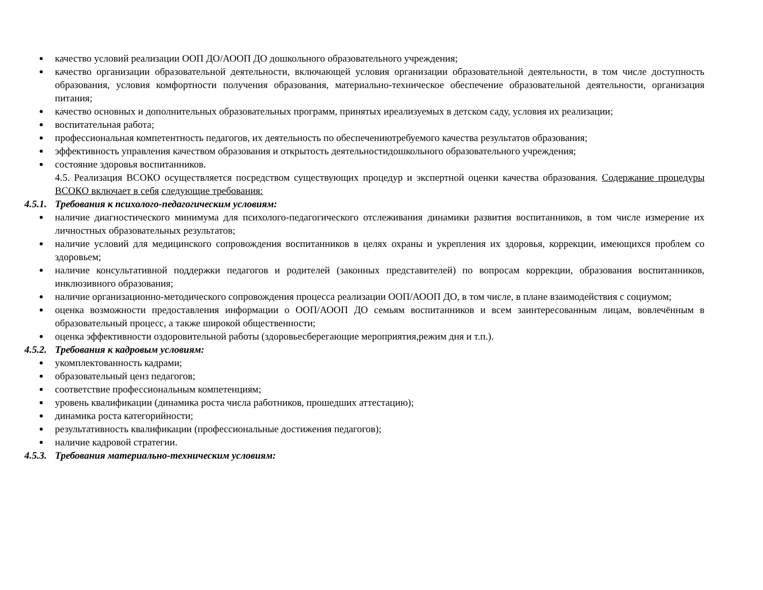качество условий реализации ООП ДО/АООП ДО дошкольного образовательного учреждения;
качество организации образовательной деятельности, включающей условия организации образовательной деятельности, в том числе доступность образования, условия комфортности получения образования, материально-техническое обеспечение образовательной деятельности, организация питания;
качество основных и дополнительных образовательных программ, принятых иреализуемых в детском саду, условия их реализации;
воспитательная работа;
профессиональная компетентность педагогов, их деятельность по обеспечениютребуемого качества результатов образования;
эффективность управления качеством образования и открытость деятельностидошкольного образовательного учреждения;
состояние здоровья воспитанников.
4.5. Реализация ВСОКО осуществляется посредством существующих процедур и экспертной оценки качества образования. Содержание процедуры ВСОКО включает в себя следующие требования:
4.5.1. Требования к психолого-педагогическим условиям:
наличие диагностического минимума для психолого-педагогического отслеживания динамики развития воспитанников, в том числе измерение их личностных образовательных результатов;
наличие условий для медицинского сопровождения воспитанников в целях охраны и укрепления их здоровья, коррекции, имеющихся проблем со здоровьем;
наличие консультативной поддержки педагогов и родителей (законных представителей) по вопросам коррекции, образования воспитанников, инклюзивного образования;
наличие организационно-методического сопровождения процесса реализации ООП/АООП ДО, в том числе, в плане взаимодействия с социумом;
оценка возможности предоставления информации о ООП/АООП ДО семьям воспитанников и всем заинтересованным лицам, вовлечённым в образовательный процесс, а также широкой общественности;
оценка эффективности оздоровительной работы (здоровьесберегающие мероприятия,режим дня и т.п.).
4.5.2. Требования к кадровым условиям:
укомплектованность кадрами;
образовательный ценз педагогов;
соответствие профессиональным компетенциям;
уровень квалификации (динамика роста числа работников, прошедших аттестацию);
динамика роста категорийности;
результативность квалификации (профессиональные достижения педагогов);
наличие кадровой стратегии.
4.5.3. Требования материально-техническим условиям: